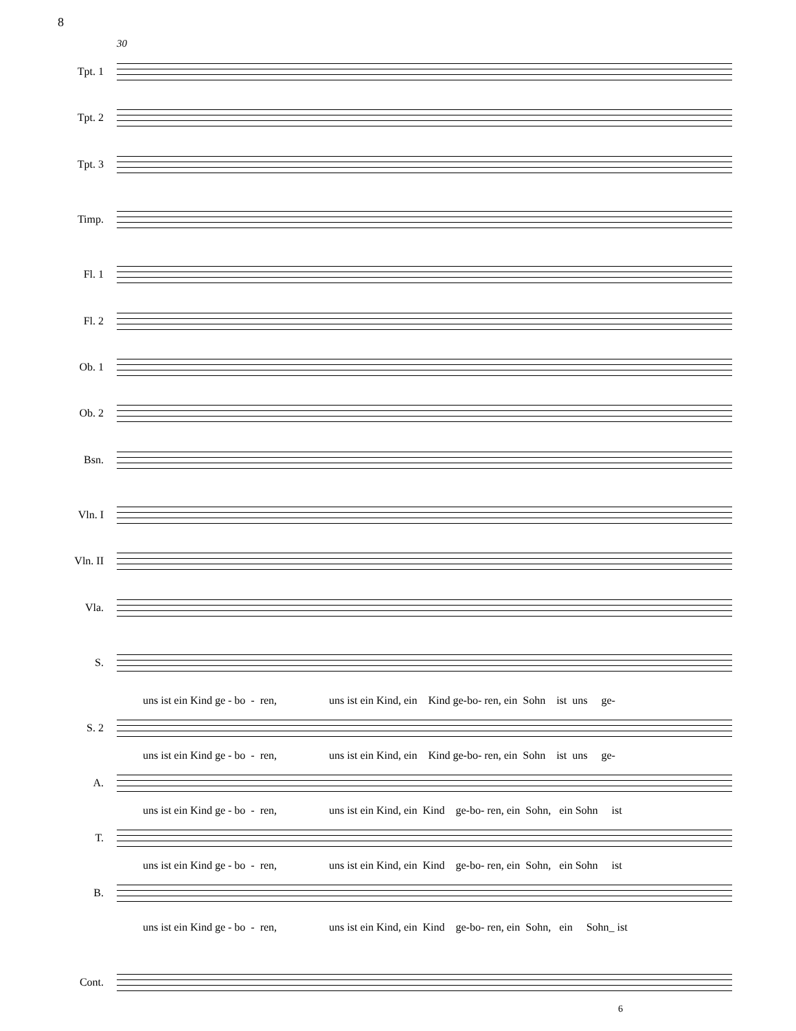8
30
Tpt. 1
Tpt. 2
Tpt. 3
Timp.
Fl. 1
Fl. 2
Ob. 1
Ob. 2
Bsn.
Vln. I
Vln. II
Vla.
S.
uns ist ein Kind ge - bo - ren, uns ist ein Kind, ein Kind ge-bo- ren, ein Sohn ist uns ge-
S. 2
uns ist ein Kind ge - bo - ren, uns ist ein Kind, ein Kind ge-bo- ren, ein Sohn ist uns ge-
A.
uns ist ein Kind ge - bo - ren, uns ist ein Kind, ein Kind ge-bo- ren, ein Sohn, ein Sohn ist
T.
uns ist ein Kind ge - bo - ren, uns ist ein Kind, ein Kind ge-bo- ren, ein Sohn, ein Sohn ist
B.
uns ist ein Kind ge - bo - ren, uns ist ein Kind, ein Kind ge-bo- ren, ein Sohn, ein Sohn_ ist
Cont.
6